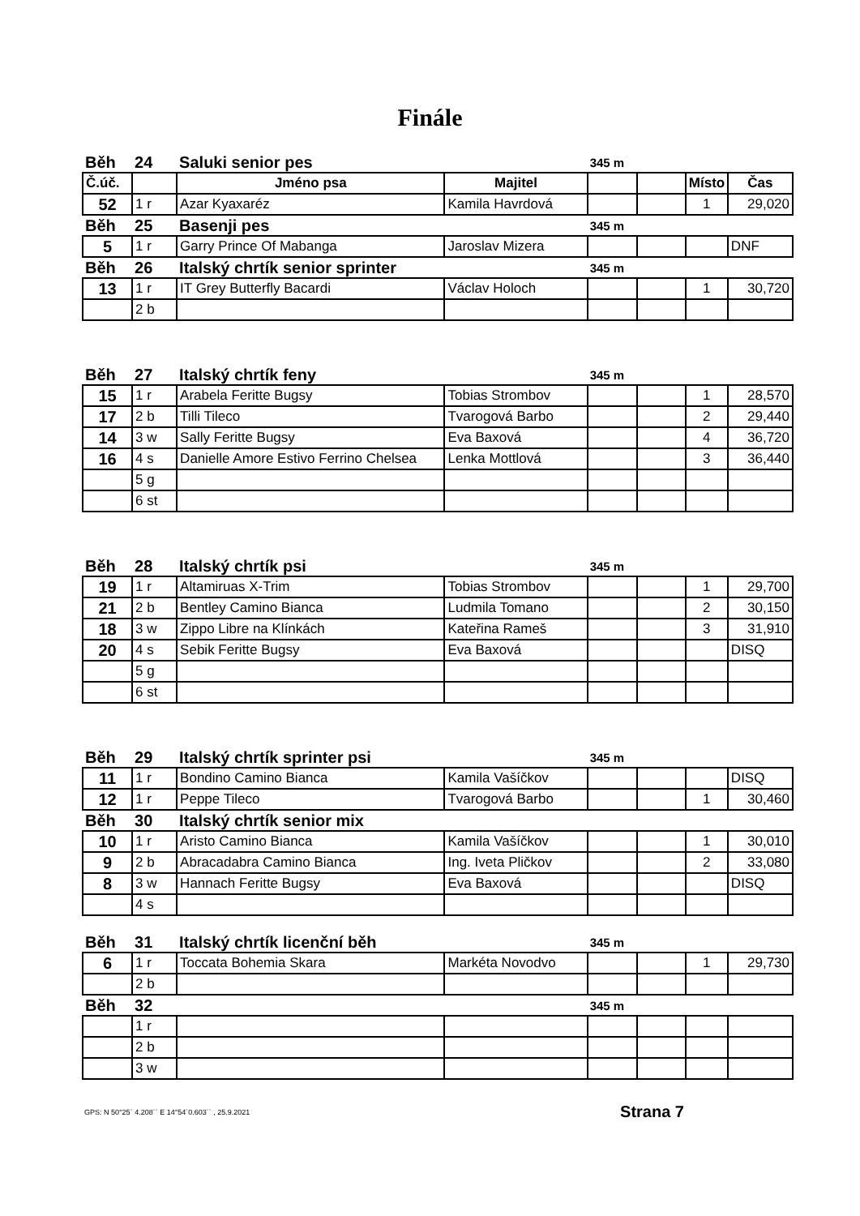Finále
| Běh | 24 | Saluki senior pes | | 345 m | | | |
| Č.úč. | | Jméno psa | Majitel | | | Místo | Čas |
| 52 | 1 r | Azar Kyaxaréz | Kamila Havrdová | | | 1 | 29,020 |
| Běh | 25 | Basenji pes | | 345 m | | | |
| 5 | 1 r | Garry Prince Of Mabanga | Jaroslav Mizera | | | | DNF |
| Běh | 26 | Italský chrtík senior sprinter | | 345 m | | | |
| 13 | 1 r | IT Grey Butterfly Bacardi | Václav Holoch | | | 1 | 30,720 |
| | 2 b | | | | | | |
| Běh | 27 | Italský chrtík feny | | 345 m | | | |
| 15 | 1 r | Arabela Feritte Bugsy | Tobias Strombov | | | 1 | 28,570 |
| 17 | 2 b | Tilli Tileco | Tvarogová Barbo | | | 2 | 29,440 |
| 14 | 3 w | Sally Feritte Bugsy | Eva Baxová | | | 4 | 36,720 |
| 16 | 4 s | Danielle Amore Estivo Ferrino Chelsea | Lenka Mottlová | | | 3 | 36,440 |
| | 5 g | | | | | | |
| | 6 st | | | | | | |
| Běh | 28 | Italský chrtík psi | | 345 m | | | |
| 19 | 1 r | Altamiruas X-Trim | Tobias Strombov | | | 1 | 29,700 |
| 21 | 2 b | Bentley Camino Bianca | Ludmila Tomano | | | 2 | 30,150 |
| 18 | 3 w | Zippo Libre na Klínkách | Kateřina Rameš | | | 3 | 31,910 |
| 20 | 4 s | Sebik Feritte Bugsy | Eva Baxová | | | | DISQ |
| | 5 g | | | | | | |
| | 6 st | | | | | | |
| Běh | 29 | Italský chrtík sprinter psi | | 345 m | | | |
| 11 | 1 r | Bondino Camino Bianca | Kamila Vašíčkov | | | | DISQ |
| 12 | 1 r | Peppe Tileco | Tvarogová Barbo | | | 1 | 30,460 |
| Běh | 30 | Italský chrtík senior mix | | | | | |
| 10 | 1 r | Aristo Camino Bianca | Kamila Vašíčkov | | | 1 | 30,010 |
| 9 | 2 b | Abracadabra Camino Bianca | Ing. Iveta Pličkov | | | 2 | 33,080 |
| 8 | 3 w | Hannach Feritte Bugsy | Eva Baxová | | | | DISQ |
| | 4 s | | | | | | |
| Běh | 31 | Italský chrtík licenční běh | | 345 m | | | |
| 6 | 1 r | Toccata Bohemia Skara | Markéta Novodvo | | | 1 | 29,730 |
| | 2 b | | | | | | |
| Běh | 32 | | | 345 m | | | |
| | 1 r | | | | | | |
| | 2 b | | | | | | |
| | 3 w | | | | | | |
GPS: N 50°25´ 4.208´´ E 14°54´0.603´´ , 25.9.2021 Strana 7